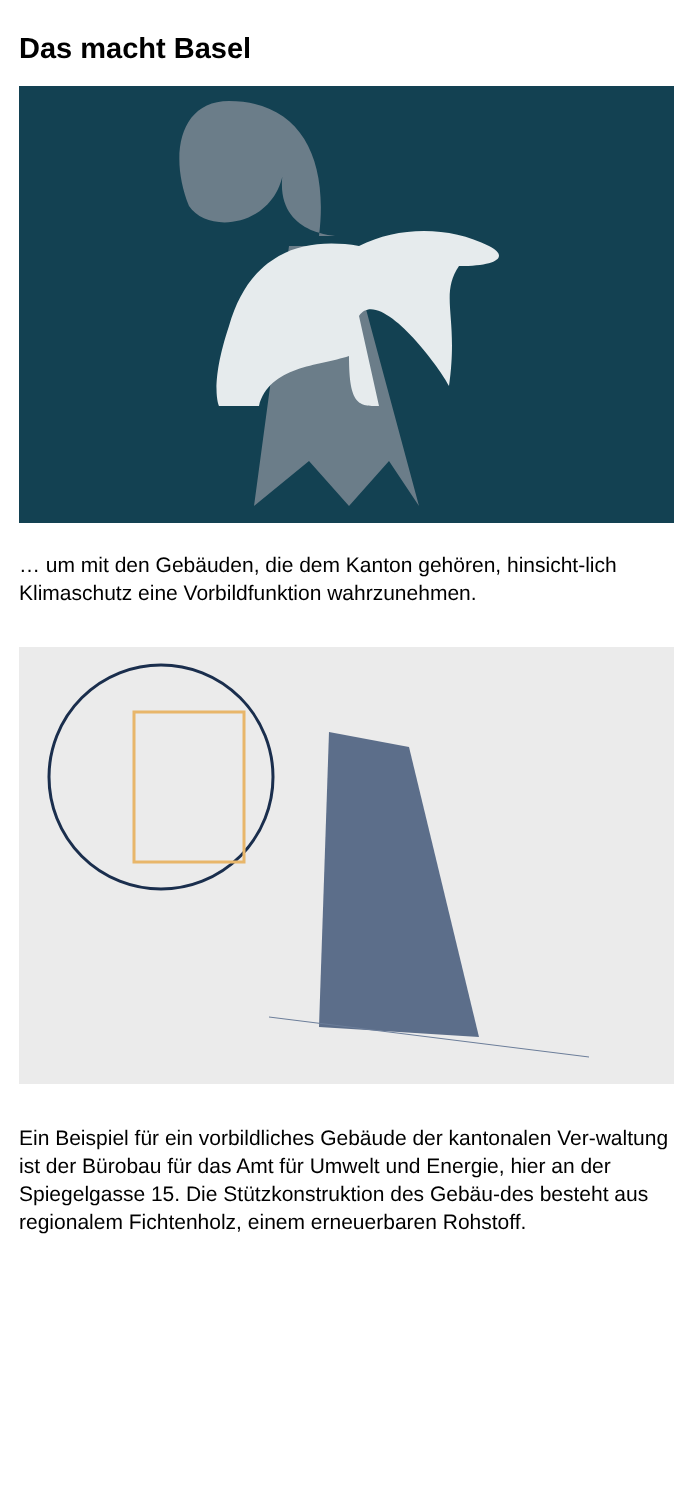Das macht Basel
… um mit den Gebäuden, die dem Kanton gehören, hinsicht-lich Klimaschutz eine Vorbildfunktion wahrzunehmen.
Ein Beispiel für ein vorbildliches Gebäude der kantonalen Ver-waltung ist der Bürobau für das Amt für Umwelt und Energie, hier an der Spiegelgasse 15. Die Stützkonstruktion des Gebäu-des besteht aus regionalem Fichtenholz, einem erneuerbaren Rohstoff.